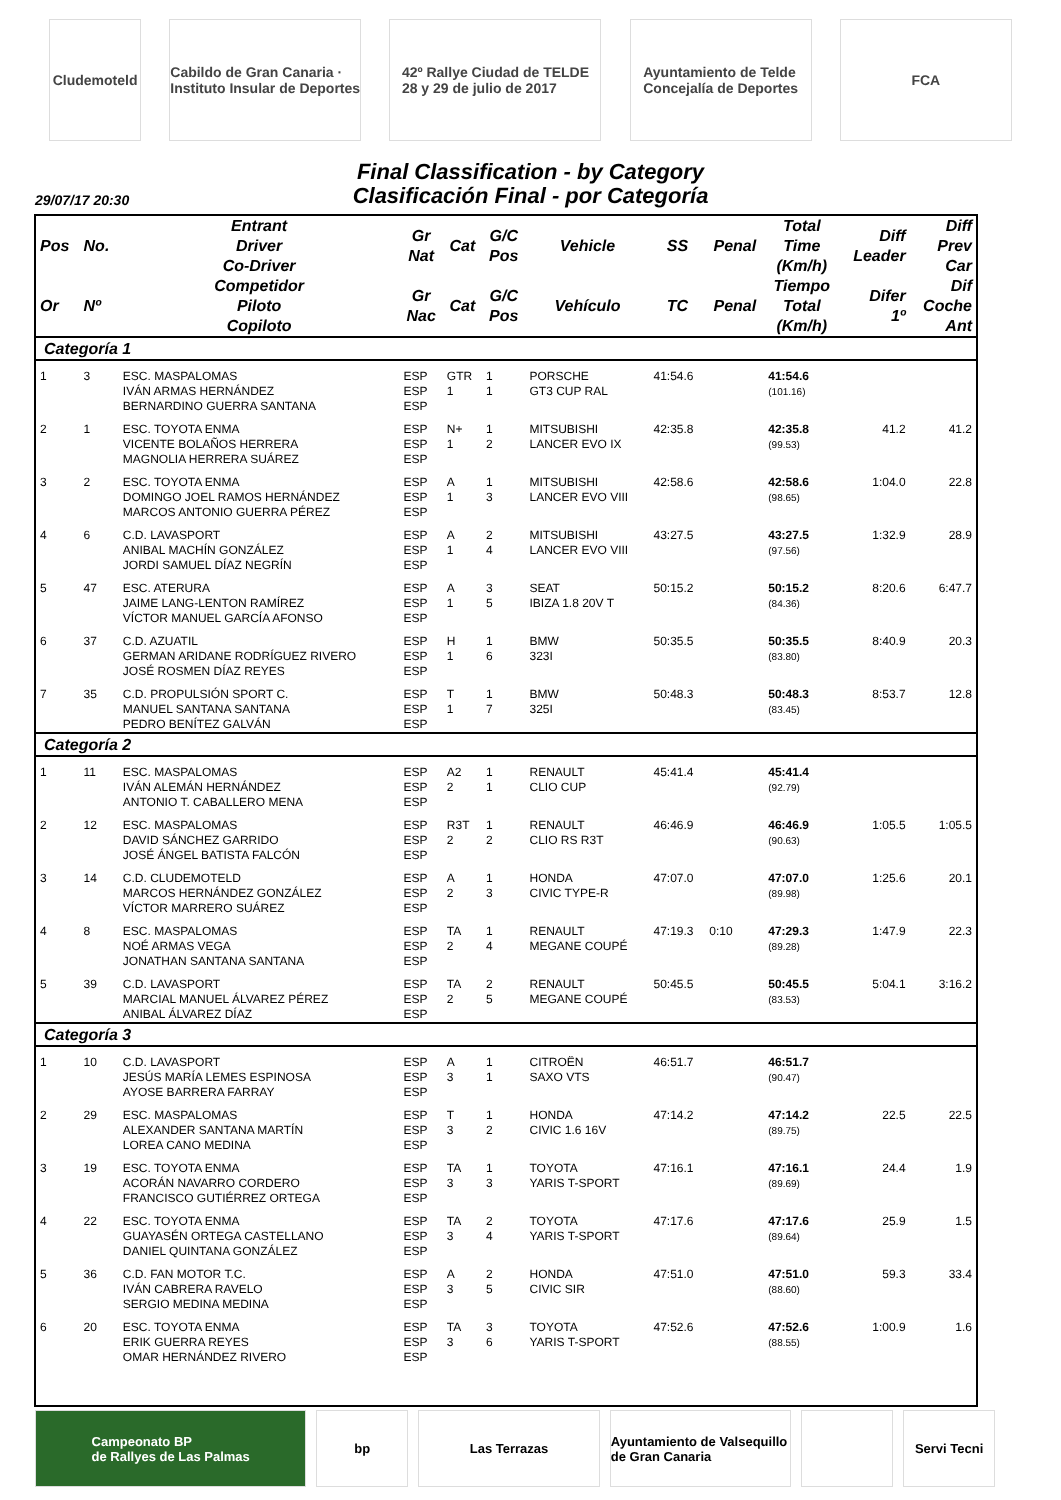Cludemoteld
Cabildo de Gran Canaria · Instituto Insular de Deportes
42º Rallye Ciudad de TELDE
28 y 29 de julio de 2017
Ayuntamiento de Telde
Concejalía de Deportes
FCA
Final Classification - by Category
Clasificación Final - por Categoría
29/07/17 20:30
| Pos | No. | Entrant Driver Co-Driver | Gr Nat | Cat | G/C Pos | Vehicle | SS | Penal | Total Time (Km/h) | Diff Leader | Diff Prev Car |
| --- | --- | --- | --- | --- | --- | --- | --- | --- | --- | --- | --- |
| Or | Nº | Competidor Piloto Copiloto | Gr Nac | Cat | G/C Pos | Vehículo | TC | Penal | Tiempo Total (Km/h) | Difer 1º | Dif Coche Ant |
| Categoría 1 | | | | | | | | | | | |
| 1 | 3 | ESC. MASPALOMAS IVÁN ARMAS HERNÁNDEZ BERNARDINO GUERRA SANTANA | ESP ESP ESP | GTR 1 | 1 1 | PORSCHE GT3 CUP RAL | 41:54.6 | | 41:54.6 (101.16) | | |
| 2 | 1 | ESC. TOYOTA ENMA VICENTE BOLAÑOS HERRERA MAGNOLIA HERRERA SUÁREZ | ESP ESP ESP | N+ 1 | 1 2 | MITSUBISHI LANCER EVO IX | 42:35.8 | | 42:35.8 (99.53) | 41.2 | 41.2 |
| 3 | 2 | ESC. TOYOTA ENMA DOMINGO JOEL RAMOS HERNÁNDEZ MARCOS ANTONIO GUERRA PÉREZ | ESP ESP ESP | A 1 | 1 3 | MITSUBISHI LANCER EVO VIII | 42:58.6 | | 42:58.6 (98.65) | 1:04.0 | 22.8 |
| 4 | 6 | C.D. LAVASPORT ANIBAL MACHÍN GONZÁLEZ JORDI SAMUEL DÍAZ NEGRÍN | ESP ESP ESP | A 1 | 2 4 | MITSUBISHI LANCER EVO VIII | 43:27.5 | | 43:27.5 (97.56) | 1:32.9 | 28.9 |
| 5 | 47 | ESC. ATERURA JAIME LANG-LENTON RAMÍREZ VÍCTOR MANUEL GARCÍA AFONSO | ESP ESP ESP | A 1 | 3 5 | SEAT IBIZA 1.8 20V T | 50:15.2 | | 50:15.2 (84.36) | 8:20.6 | 6:47.7 |
| 6 | 37 | C.D. AZUATIL GERMAN ARIDANE RODRÍGUEZ RIVERO JOSÉ ROSMEN DÍAZ REYES | ESP ESP ESP | H 1 | 1 6 | BMW 323I | 50:35.5 | | 50:35.5 (83.80) | 8:40.9 | 20.3 |
| 7 | 35 | C.D. PROPULSIÓN SPORT C. MANUEL SANTANA SANTANA PEDRO BENÍTEZ GALVÁN | ESP ESP ESP | T 1 | 1 7 | BMW 325I | 50:48.3 | | 50:48.3 (83.45) | 8:53.7 | 12.8 |
| Categoría 2 | | | | | | | | | | | |
| 1 | 11 | ESC. MASPALOMAS IVÁN ALEMÁN HERNÁNDEZ ANTONIO T. CABALLERO MENA | ESP ESP ESP | A2 2 | 1 1 | RENAULT CLIO CUP | 45:41.4 | | 45:41.4 (92.79) | | |
| 2 | 12 | ESC. MASPALOMAS DAVID SÁNCHEZ GARRIDO JOSÉ ÁNGEL BATISTA FALCÓN | ESP ESP ESP | R3T 2 | 1 2 | RENAULT CLIO RS R3T | 46:46.9 | | 46:46.9 (90.63) | 1:05.5 | 1:05.5 |
| 3 | 14 | C.D. CLUDEMOTELD MARCOS HERNÁNDEZ GONZÁLEZ VÍCTOR MARRERO SUÁREZ | ESP ESP ESP | A 2 | 1 3 | HONDA CIVIC TYPE-R | 47:07.0 | | 47:07.0 (89.98) | 1:25.6 | 20.1 |
| 4 | 8 | ESC. MASPALOMAS NOÉ ARMAS VEGA JONATHAN SANTANA SANTANA | ESP ESP ESP | TA 2 | 1 4 | RENAULT MEGANE COUPÉ | 47:19.3 | 0:10 | 47:29.3 (89.28) | 1:47.9 | 22.3 |
| 5 | 39 | C.D. LAVASPORT MARCIAL MANUEL ÁLVAREZ PÉREZ ANIBAL ÁLVAREZ DÍAZ | ESP ESP ESP | TA 2 | 2 5 | RENAULT MEGANE COUPÉ | 50:45.5 | | 50:45.5 (83.53) | 5:04.1 | 3:16.2 |
| Categoría 3 | | | | | | | | | | | |
| 1 | 10 | C.D. LAVASPORT JESÚS MARÍA LEMES ESPINOSA AYOSE BARRERA FARRAY | ESP ESP ESP | A 3 | 1 1 | CITROËN SAXO VTS | 46:51.7 | | 46:51.7 (90.47) | | |
| 2 | 29 | ESC. MASPALOMAS ALEXANDER SANTANA MARTÍN LOREA CANO MEDINA | ESP ESP ESP | T 3 | 1 2 | HONDA CIVIC 1.6 16V | 47:14.2 | | 47:14.2 (89.75) | 22.5 | 22.5 |
| 3 | 19 | ESC. TOYOTA ENMA ACORÁN NAVARRO CORDERO FRANCISCO GUTIÉRREZ ORTEGA | ESP ESP ESP | TA 3 | 1 3 | TOYOTA YARIS T-SPORT | 47:16.1 | | 47:16.1 (89.69) | 24.4 | 1.9 |
| 4 | 22 | ESC. TOYOTA ENMA GUAYASÉN ORTEGA CASTELLANO DANIEL QUINTANA GONZÁLEZ | ESP ESP ESP | TA 3 | 2 4 | TOYOTA YARIS T-SPORT | 47:17.6 | | 47:17.6 (89.64) | 25.9 | 1.5 |
| 5 | 36 | C.D. FAN MOTOR T.C. IVÁN CABRERA RAVELO SERGIO MEDINA MEDINA | ESP ESP ESP | A 3 | 2 5 | HONDA CIVIC SIR | 47:51.0 | | 47:51.0 (88.60) | 59.3 | 33.4 |
| 6 | 20 | ESC. TOYOTA ENMA ERIK GUERRA REYES OMAR HERNÁNDEZ RIVERO | ESP ESP ESP | TA 3 | 3 6 | TOYOTA YARIS T-SPORT | 47:52.6 | | 47:52.6 (88.55) | 1:00.9 | 1.6 |
Campeonato BP
de Rallyes de Las Palmas
bp Las Terrazas Ayuntamiento de Valsequillo de Gran Canaria
Servi Tecni